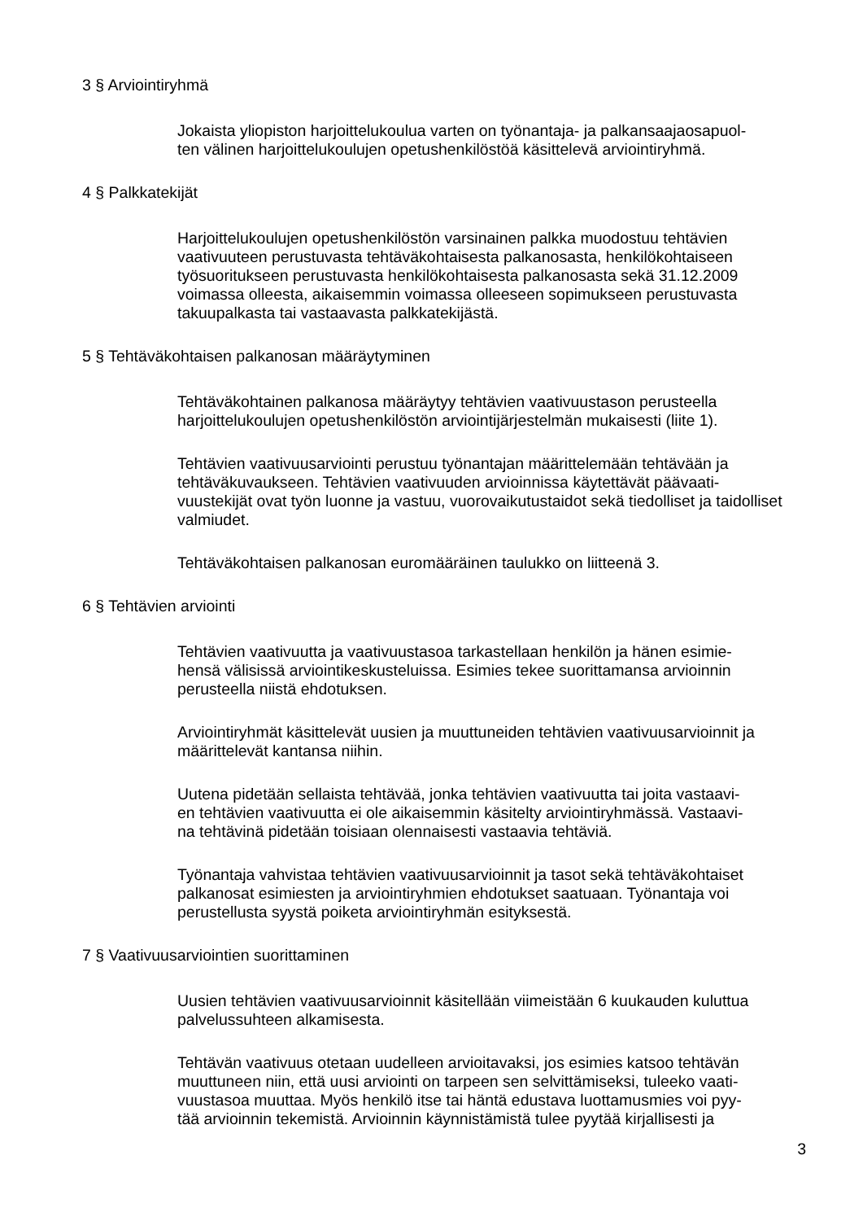3 § Arviointiryhmä
Jokaista yliopiston harjoittelukoulua varten on työnantaja- ja palkansaajaosapuol-
ten välinen harjoittelukoulujen opetushenkilöstöä käsittelevä arviointiryhmä.
4 § Palkkatekijät
Harjoittelukoulujen opetushenkilöstön varsinainen palkka muodostuu tehtävien vaativuuteen perustuvasta tehtäväkohtaisesta palkanosasta, henkilökohtaiseen työsuoritukseen perustuvasta henkilökohtaisesta palkanosasta sekä 31.12.2009 voimassa olleesta, aikaisemmin voimassa olleeseen sopimukseen perustuvasta takuupalkasta tai vastaavasta palkkatekijästä.
5 § Tehtäväkohtaisen palkanosan määräytyminen
Tehtäväkohtainen palkanosa määräytyy tehtävien vaativuustason perusteella harjoittelukoulujen opetushenkilöstön arviointijärjestelmän mukaisesti (liite 1).
Tehtävien vaativuusarviointi perustuu työnantajan määrittelemään tehtävään ja tehtäväkuvaukseen. Tehtävien vaativuuden arvioinnissa käytettävät päävaati-
vuustekijät ovat työn luonne ja vastuu, vuorovaikutustaidot sekä tiedolliset ja taidolliset valmiudet.
Tehtäväkohtaisen palkanosan euromääräinen taulukko on liitteenä 3.
6 § Tehtävien arviointi
Tehtävien vaativuutta ja vaativuustasoa tarkastellaan henkilön ja hänen esimie-
hensä välisissä arviointikeskusteluissa. Esimies tekee suorittamansa arvioinnin perusteella niistä ehdotuksen.
Arviointiryhmät käsittelevät uusien ja muuttuneiden tehtävien vaativuusarvioinnit ja määrittelevät kantansa niihin.
Uutena pidetään sellaista tehtävää, jonka tehtävien vaativuutta tai joita vastaavi-
en tehtävien vaativuutta ei ole aikaisemmin käsitelty arviointiryhmässä. Vastaavi-
na tehtävinä pidetään toisiaan olennaisesti vastaavia tehtäviä.
Työnantaja vahvistaa tehtävien vaativuusarvioinnit ja tasot sekä tehtäväkohtaiset palkanosat esimiesten ja arviointiryhmien ehdotukset saatuaan. Työnantaja voi perustellusta syystä poiketa arviointiryhmän esityksestä.
7 § Vaativuusarviointien suorittaminen
Uusien tehtävien vaativuusarvioinnit käsitellään viimeistään 6 kuukauden kuluttua palvelussuhteen alkamisesta.
Tehtävän vaativuus otetaan uudelleen arvioitavaksi, jos esimies katsoo tehtävän muuttuneen niin, että uusi arviointi on tarpeen sen selvittämiseksi, tuleeko vaati-
vuustasoa muuttaa. Myös henkilö itse tai häntä edustava luottamusmies voi pyy-
tää arvioinnin tekemistä. Arvioinnin käynnistämistä tulee pyytää kirjallisesti ja
3